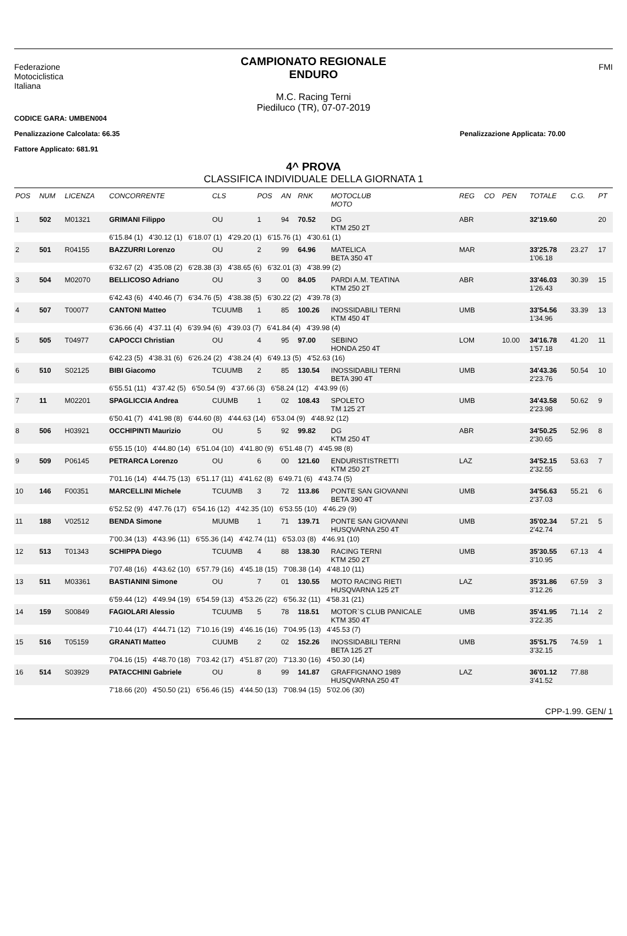Federazione
Motociclistica
Italiana
CAMPIONATO REGIONALE
ENDURO
M.C. Racing Terni
Piediluco (TR), 07-07-2019
FMI
CODICE GARA: UMBEN004
Penalizzazione Calcolata: 66.35 Penalizzazione Applicata: 70.00
Fattore Applicato: 681.91
4^ PROVA
CLASSIFICA INDIVIDUALE DELLA GIORNATA 1
| POS | NUM | LICENZA | CONCORRENTE | CLS | POS | AN | RNK | MOTOCLUB MOTO | REG | CO | PEN | TOTALE | C.G. | PT |
| --- | --- | --- | --- | --- | --- | --- | --- | --- | --- | --- | --- | --- | --- | --- |
| 1 | 502 | M01321 | GRIMANI Filippo | OU | 1 | 94 | 70.52 | DG KTM 250 2T | ABR | | | 32'19.60 | | 20 |
| | | | 6'15.84 (1) 4'30.12 (1) 6'18.07 (1) 4'29.20 (1) 6'15.76 (1) 4'30.61 (1) | | | | | | | | | | | |
| 2 | 501 | R04155 | BAZZURRI Lorenzo | OU | 2 | 99 | 64.96 | MATELICA BETA 350 4T | MAR | | | 33'25.78 1'06.18 | 23.27 | 17 |
| | | | 6'32.67 (2) 4'35.08 (2) 6'28.38 (3) 4'38.65 (6) 6'32.01 (3) 4'38.99 (2) | | | | | | | | | | | |
| 3 | 504 | M02070 | BELLICOSO Adriano | OU | 3 | 00 | 84.05 | PARDI A.M. TEATINA KTM 250 2T | ABR | | | 33'46.03 1'26.43 | 30.39 | 15 |
| | | | 6'42.43 (6) 4'40.46 (7) 6'34.76 (5) 4'38.38 (5) 6'30.22 (2) 4'39.78 (3) | | | | | | | | | | | |
| 4 | 507 | T00077 | CANTONI Matteo | TCUUMB | 1 | 85 | 100.26 | INOSSIDABILI TERNI KTM 450 4T | UMB | | | 33'54.56 1'34.96 | 33.39 | 13 |
| | | | 6'36.66 (4) 4'37.11 (4) 6'39.94 (6) 4'39.03 (7) 6'41.84 (4) 4'39.98 (4) | | | | | | | | | | | |
| 5 | 505 | T04977 | CAPOCCI Christian | OU | 4 | 95 | 97.00 | SEBINO HONDA 250 4T | LOM | | 10.00 | 34'16.78 1'57.18 | 41.20 | 11 |
| | | | 6'42.23 (5) 4'38.31 (6) 6'26.24 (2) 4'38.24 (4) 6'49.13 (5) 4'52.63 (16) | | | | | | | | | | | |
| 6 | 510 | S02125 | BIBI Giacomo | TCUUMB | 2 | 85 | 130.54 | INOSSIDABILI TERNI BETA 390 4T | UMB | | | 34'43.36 2'23.76 | 50.54 | 10 |
| | | | 6'55.51 (11) 4'37.42 (5) 6'50.54 (9) 4'37.66 (3) 6'58.24 (12) 4'43.99 (6) | | | | | | | | | | | |
| 7 | 11 | M02201 | SPAGLICCIA Andrea | CUUMB | 1 | 02 | 108.43 | SPOLETO TM 125 2T | UMB | | | 34'43.58 2'23.98 | 50.62 | 9 |
| | | | 6'50.41 (7) 4'41.98 (8) 6'44.60 (8) 4'44.63 (14) 6'53.04 (9) 4'48.92 (12) | | | | | | | | | | | |
| 8 | 506 | H03921 | OCCHIPINTI Maurizio | OU | 5 | 92 | 99.82 | DG KTM 250 4T | ABR | | | 34'50.25 2'30.65 | 52.96 | 8 |
| | | | 6'55.15 (10) 4'44.80 (14) 6'51.04 (10) 4'41.80 (9) 6'51.48 (7) 4'45.98 (8) | | | | | | | | | | | |
| 9 | 509 | P06145 | PETRARCA Lorenzo | OU | 6 | 00 | 121.60 | ENDURISTISTRETTI KTM 250 2T | LAZ | | | 34'52.15 2'32.55 | 53.63 | 7 |
| | | | 7'01.16 (14) 4'44.75 (13) 6'51.17 (11) 4'41.62 (8) 6'49.71 (6) 4'43.74 (5) | | | | | | | | | | | |
| 10 | 146 | F00351 | MARCELLINI Michele | TCUUMB | 3 | 72 | 113.86 | PONTE SAN GIOVANNI BETA 390 4T | UMB | | | 34'56.63 2'37.03 | 55.21 | 6 |
| | | | 6'52.52 (9) 4'47.76 (17) 6'54.16 (12) 4'42.35 (10) 6'53.55 (10) 4'46.29 (9) | | | | | | | | | | | |
| 11 | 188 | V02512 | BENDA Simone | MUUMB | 1 | 71 | 139.71 | PONTE SAN GIOVANNI HUSQVARNA 250 4T | UMB | | | 35'02.34 2'42.74 | 57.21 | 5 |
| | | | 7'00.34 (13) 4'43.96 (11) 6'55.36 (14) 4'42.74 (11) 6'53.03 (8) 4'46.91 (10) | | | | | | | | | | | |
| 12 | 513 | T01343 | SCHIPPA Diego | TCUUMB | 4 | 88 | 138.30 | RACING TERNI KTM 250 2T | UMB | | | 35'30.55 3'10.95 | 67.13 | 4 |
| | | | 7'07.48 (16) 4'43.62 (10) 6'57.79 (16) 4'45.18 (15) 7'08.38 (14) 4'48.10 (11) | | | | | | | | | | | |
| 13 | 511 | M03361 | BASTIANINI Simone | OU | 7 | 01 | 130.55 | MOTO RACING RIETI HUSQVARNA 125 2T | LAZ | | | 35'31.86 3'12.26 | 67.59 | 3 |
| | | | 6'59.44 (12) 4'49.94 (19) 6'54.59 (13) 4'53.26 (22) 6'56.32 (11) 4'58.31 (21) | | | | | | | | | | | |
| 14 | 159 | S00849 | FAGIOLARI Alessio | TCUUMB | 5 | 78 | 118.51 | MOTOR`S CLUB PANICALE KTM 350 4T | UMB | | | 35'41.95 3'22.35 | 71.14 | 2 |
| | | | 7'10.44 (17) 4'44.71 (12) 7'10.16 (19) 4'46.16 (16) 7'04.95 (13) 4'45.53 (7) | | | | | | | | | | | |
| 15 | 516 | T05159 | GRANATI Matteo | CUUMB | 2 | 02 | 152.26 | INOSSIDABILI TERNI BETA 125 2T | UMB | | | 35'51.75 3'32.15 | 74.59 | 1 |
| | | | 7'04.16 (15) 4'48.70 (18) 7'03.42 (17) 4'51.87 (20) 7'13.30 (16) 4'50.30 (14) | | | | | | | | | | | |
| 16 | 514 | S03929 | PATACCHINI Gabriele | OU | 8 | 99 | 141.87 | GRAFFIGNANO 1989 HUSQVARNA 250 4T | LAZ | | | 36'01.12 3'41.52 | 77.88 | |
| | | | 7'18.66 (20) 4'50.50 (21) 6'56.46 (15) 4'44.50 (13) 7'08.94 (15) 5'02.06 (30) | | | | | | | | | | | |
CPP-1.99. GEN/ 1